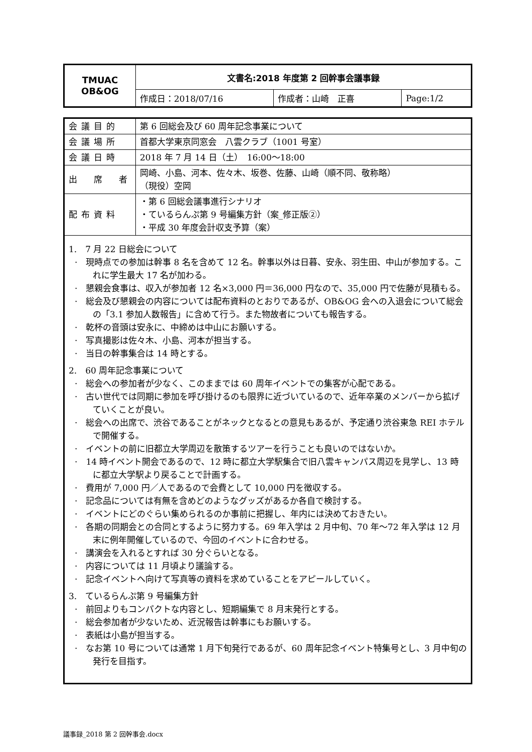| TMUAC OB&OG | 文書名:2018 年度第 2 回幹事会議事録 | | |
| | 作成日：2018/07/16 | 作成者：山崎 正喜 | Page:1/2 |
| 会議目的 | 第 6 回総会及び 60 周年記念事業について |
| 会議場所 | 首都大学東京同窓会 八雲クラブ（1001 号室） |
| 会議日時 | 2018 年 7 月 14 日（土） 16:00～18:00 |
| 出 席 者 | 岡崎、小島、河本、佐々木、坂巻、佐藤、山崎（順不同、敬称略） （現役）空岡 |
| 配布資料 | ・第 6 回総会議事進行シナリオ ・ているらんぷ第 9 号編集方針（案_修正版②） ・平成 30 年度会計収支予算（案） |
| 1. 7 月 22 日総会について · 現時点での参加は幹事 8 名を含めて 12 名。幹事以外は日暮、安永、羽生田、中山が参加する。これに学生最大 17 名が加わる。 · 懇親会食事は、収入が参加者 12 名×3,000 円＝36,000 円なので、35,000 円で佐藤が見積もる。 · 総会及び懇親会の内容については配布資料のとおりであるが、OB&OG 会への入退会について総会の「3.1 参加人数報告」に含めて行う。また物故者についても報告する。 · 乾杯の音頭は安永に、中締めは中山にお願いする。 · 写真撮影は佐々木、小島、河本が担当する。 · 当日の幹事集合は 14 時とする。 2. 60 周年記念事業について · 総会への参加者が少なく、このままでは 60 周年イベントでの集客が心配である。 · 古い世代では同期に参加を呼び掛けるのも限界に近づいているので、近年卒業のメンバーから拡げていくことが良い。 · 総会への出席で、渋谷であることがネックとなるとの意見もあるが、予定通り渋谷東急 REI ホテルで開催する。 · イベントの前に旧都立大学周辺を散策するツアーを行うことも良いのではないか。 · 14 時イベント開会であるので、12 時に都立大学駅集合で旧八雲キャンパス周辺を見学し、13 時に都立大学駅より戻ることで計画する。 · 費用が 7,000 円／人であるので会費として 10,000 円を徴収する。 · 記念品については有無を含めどのようなグッズがあるか各自で検討する。 · イベントにどのぐらい集められるのか事前に把握し、年内には決めておきたい。 · 各期の同期会との合同とするように努力する。69 年入学は 2 月中旬、70 年～72 年入学は 12 月末に例年開催しているので、今回のイベントに合わせる。 · 講演会を入れるとすれば 30 分ぐらいとなる。 · 内容については 11 月頃より議論する。 · 記念イベントへ向けて写真等の資料を求めていることをアピールしていく。 3. ているらんぷ第 9 号編集方針 · 前回よりもコンパクトな内容とし、短期編集で 8 月末発行とする。 · 総会参加者が少ないため、近況報告は幹事にもお願いする。 · 表紙は小島が担当する。 · なお第 10 号については通常 1 月下旬発行であるが、60 周年記念イベント特集号とし、3 月中旬の発行を目指す。 | |
議事録_2018 第 2 回幹事会.docx